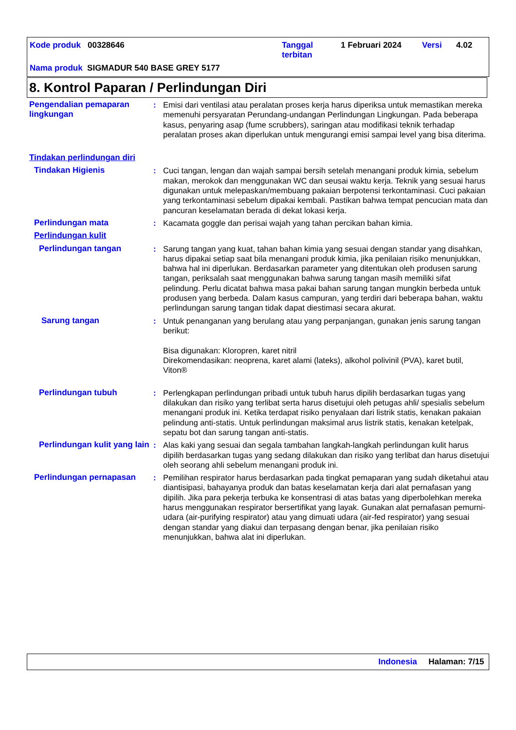Kode produk 00328646
Tanggal
terbitan
1 Februari 2024 Versi 4.02
Nama produk SIGMADUR 540 BASE GREY 5177
8. Kontrol Paparan / Perlindungan Diri
Pengendalian pemaparan lingkungan
: Emisi dari ventilasi atau peralatan proses kerja harus diperiksa untuk memastikan mereka memenuhi persyaratan Perundang-undangan Perlindungan Lingkungan. Pada beberapa kasus, penyaring asap (fume scrubbers), saringan atau modifikasi teknik terhadap peralatan proses akan diperlukan untuk mengurangi emisi sampai level yang bisa diterima.
Tindakan perlindungan diri
Tindakan Higienis : Cuci tangan, lengan dan wajah sampai bersih setelah menangani produk kimia, sebelum makan, merokok dan menggunakan WC dan seusai waktu kerja. Teknik yang sesuai harus digunakan untuk melepaskan/membuang pakaian berpotensi terkontaminasi. Cuci pakaian yang terkontaminasi sebelum dipakai kembali. Pastikan bahwa tempat pencucian mata dan pancuran keselamatan berada di dekat lokasi kerja.
Perlindungan mata : Kacamata goggle dan perisai wajah yang tahan percikan bahan kimia.
Perlindungan kulit
Perlindungan tangan : Sarung tangan yang kuat, tahan bahan kimia yang sesuai dengan standar yang disahkan, harus dipakai setiap saat bila menangani produk kimia, jika penilaian risiko menunjukkan, bahwa hal ini diperlukan. Berdasarkan parameter yang ditentukan oleh produsen sarung tangan, periksalah saat menggunakan bahwa sarung tangan masih memiliki sifat pelindung. Perlu dicatat bahwa masa pakai bahan sarung tangan mungkin berbeda untuk produsen yang berbeda. Dalam kasus campuran, yang terdiri dari beberapa bahan, waktu perlindungan sarung tangan tidak dapat diestimasi secara akurat.
Sarung tangan : Untuk penanganan yang berulang atau yang perpanjangan, gunakan jenis sarung tangan berikut:
Bisa digunakan: Kloropren, karet nitril
Direkomendasikan: neoprena, karet alami (lateks), alkohol polivinil (PVA), karet butil, Viton®
Perlindungan tubuh : Perlengkapan perlindungan pribadi untuk tubuh harus dipilih berdasarkan tugas yang dilakukan dan risiko yang terlibat serta harus disetujui oleh petugas ahli/ spesialis sebelum menangani produk ini. Ketika terdapat risiko penyalaan dari listrik statis, kenakan pakaian pelindung anti-statis. Untuk perlindungan maksimal arus listrik statis, kenakan ketelpak, sepatu bot dan sarung tangan anti-statis.
Perlindungan kulit yang lain
: Alas kaki yang sesuai dan segala tambahan langkah-langkah perlindungan kulit harus dipilih berdasarkan tugas yang sedang dilakukan dan risiko yang terlibat dan harus disetujui oleh seorang ahli sebelum menangani produk ini.
Perlindungan pernapasan : Pemilihan respirator harus berdasarkan pada tingkat pemaparan yang sudah diketahui atau diantisipasi, bahayanya produk dan batas keselamatan kerja dari alat pernafasan yang dipilih. Jika para pekerja terbuka ke konsentrasi di atas batas yang diperbolehkan mereka harus menggunakan respirator bersertifikat yang layak. Gunakan alat pernafasan pemurni-udara (air-purifying respirator) atau yang dimuati udara (air-fed respirator) yang sesuai dengan standar yang diakui dan terpasang dengan benar, jika penilaian risiko menunjukkan, bahwa alat ini diperlukan.
Indonesia Halaman: 7/15